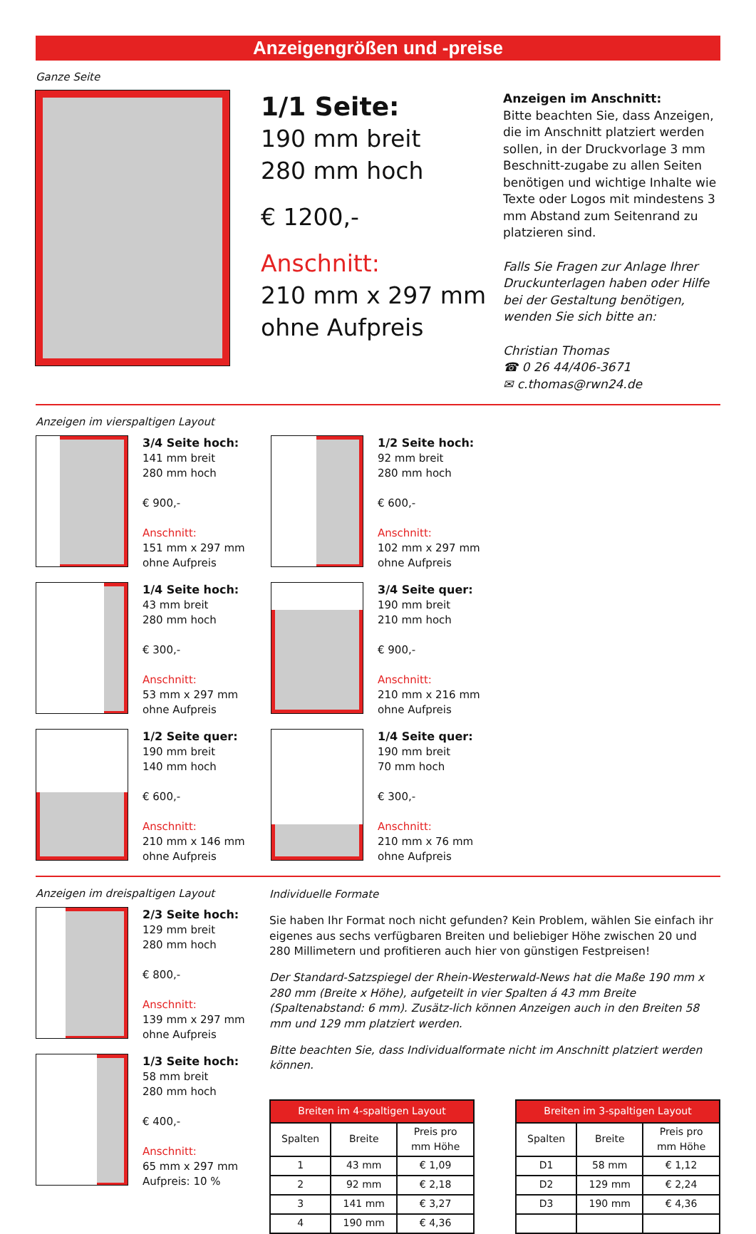Anzeigengrößen und -preise
Ganze Seite
1/1 Seite:
190 mm breit
280 mm hoch
€ 1200,-
Anschnitt:
210 mm x 297 mm
ohne Aufpreis
Anzeigen im Anschnitt:
Bitte beachten Sie, dass Anzeigen, die im Anschnitt platziert werden sollen, in der Druckvorlage 3 mm Beschnitt-zugabe zu allen Seiten benötigen und wichtige Inhalte wie Texte oder Logos mit mindestens 3 mm Abstand zum Seitenrand zu platzieren sind.
Falls Sie Fragen zur Anlage Ihrer Druckunterlagen haben oder Hilfe bei der Gestaltung benötigen, wenden Sie sich bitte an:
Christian Thomas
☎ 0 26 44/406-3671
✉ c.thomas@rwn24.de
Anzeigen im vierspaltigen Layout
3/4 Seite hoch:
141 mm breit
280 mm hoch
€ 900,-
Anschnitt:
151 mm x 297 mm
ohne Aufpreis
1/2 Seite hoch:
92 mm breit
280 mm hoch
€ 600,-
Anschnitt:
102 mm x 297 mm
ohne Aufpreis
1/4 Seite hoch:
43 mm breit
280 mm hoch
€ 300,-
Anschnitt:
53 mm x 297 mm
ohne Aufpreis
3/4 Seite quer:
190 mm breit
210 mm hoch
€ 900,-
Anschnitt:
210 mm x 216 mm
ohne Aufpreis
1/2 Seite quer:
190 mm breit
140 mm hoch
€ 600,-
Anschnitt:
210 mm x 146 mm
ohne Aufpreis
1/4 Seite quer:
190 mm breit
70 mm hoch
€ 300,-
Anschnitt:
210 mm x 76 mm
ohne Aufpreis
Anzeigen im dreispaltigen Layout
2/3 Seite hoch:
129 mm breit
280 mm hoch
€ 800,-
Anschnitt:
139 mm x 297 mm
ohne Aufpreis
1/3 Seite hoch:
58 mm breit
280 mm hoch
€ 400,-
Anschnitt:
65 mm x 297 mm
Aufpreis: 10 %
Individuelle Formate
Sie haben Ihr Format noch nicht gefunden? Kein Problem, wählen Sie einfach ihr eigenes aus sechs verfügbaren Breiten und beliebiger Höhe zwischen 20 und 280 Millimetern und profitieren auch hier von günstigen Festpreisen!
Der Standard-Satzspiegel der Rhein-Westerwald-News hat die Maße 190 mm x 280 mm (Breite x Höhe), aufgeteilt in vier Spalten á 43 mm Breite (Spaltenabstand: 6 mm). Zusätz-lich können Anzeigen auch in den Breiten 58 mm und 129 mm platziert werden.
Bitte beachten Sie, dass Individualformate nicht im Anschnitt platziert werden können.
| Breiten im 4-spaltigen Layout | | |
| --- | --- | --- |
| Spalten | Breite | Preis pro mm Höhe |
| 1 | 43 mm | € 1,09 |
| 2 | 92 mm | € 2,18 |
| 3 | 141 mm | € 3,27 |
| 4 | 190 mm | € 4,36 |
| Breiten im 3-spaltigen Layout | | |
| --- | --- | --- |
| Spalten | Breite | Preis pro mm Höhe |
| D1 | 58 mm | € 1,12 |
| D2 | 129 mm | € 2,24 |
| D3 | 190 mm | € 4,36 |